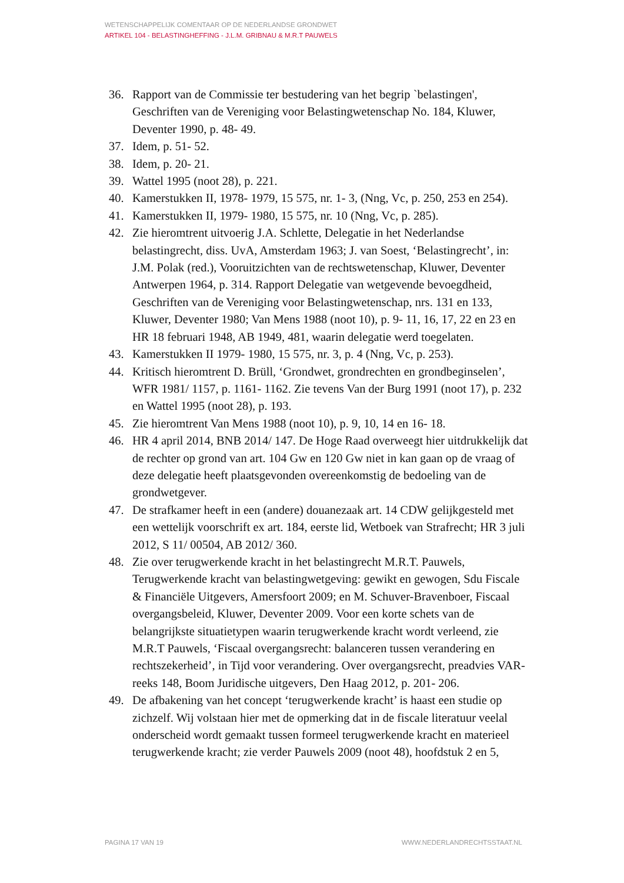WETENSCHAPPELIJK COMENTAAR OP DE NEDERLANDSE GRONDWET
ARTIKEL 104 - BELASTINGHEFFING - J.L.M. GRIBNAU & M.R.T PAUWELS
36. Rapport van de Commissie ter bestudering van het begrip `belastingen', Geschriften van de Vereniging voor Belastingwetenschap No. 184, Kluwer, Deventer 1990, p. 48- 49.
37. Idem, p. 51- 52.
38. Idem, p. 20- 21.
39. Wattel 1995 (noot 28), p. 221.
40. Kamerstukken II, 1978- 1979, 15 575, nr. 1- 3, (Nng, Vc, p. 250, 253 en 254).
41. Kamerstukken II, 1979- 1980, 15 575, nr. 10 (Nng, Vc, p. 285).
42. Zie hieromtrent uitvoerig J.A. Schlette, Delegatie in het Nederlandse belastingrecht, diss. UvA, Amsterdam 1963; J. van Soest, ‘Belastingrecht’, in: J.M. Polak (red.), Vooruitzichten van de rechtswetenschap, Kluwer, Deventer Antwerpen 1964, p. 314. Rapport Delegatie van wetgevende bevoegdheid, Geschriften van de Vereniging voor Belastingwetenschap, nrs. 131 en 133, Kluwer, Deventer 1980; Van Mens 1988 (noot 10), p. 9- 11, 16, 17, 22 en 23 en HR 18 februari 1948, AB 1949, 481, waarin delegatie werd toegelaten.
43. Kamerstukken II 1979- 1980, 15 575, nr. 3, p. 4 (Nng, Vc, p. 253).
44. Kritisch hieromtrent D. Brüll, ‘Grondwet, grondrechten en grondbeginselen’, WFR 1981/ 1157, p. 1161- 1162. Zie tevens Van der Burg 1991 (noot 17), p. 232 en Wattel 1995 (noot 28), p. 193.
45. Zie hieromtrent Van Mens 1988 (noot 10), p. 9, 10, 14 en 16- 18.
46. HR 4 april 2014, BNB 2014/ 147. De Hoge Raad overweegt hier uitdrukkelijk dat de rechter op grond van art. 104 Gw en 120 Gw niet in kan gaan op de vraag of deze delegatie heeft plaatsgevonden overeenkomstig de bedoeling van de grondwetgever.
47. De strafkamer heeft in een (andere) douanezaak art. 14 CDW gelijkgesteld met een wettelijk voorschrift ex art. 184, eerste lid, Wetboek van Strafrecht; HR 3 juli 2012, S 11/ 00504, AB 2012/ 360.
48. Zie over terugwerkende kracht in het belastingrecht M.R.T. Pauwels, Terugwerkende kracht van belastingwetgeving: gewikt en gewogen, Sdu Fiscale & Financiële Uitgevers, Amersfoort 2009; en M. Schuver-Bravenboer, Fiscaal overgangsbeleid, Kluwer, Deventer 2009. Voor een korte schets van de belangrijkste situatietypen waarin terugwerkende kracht wordt verleend, zie M.R.T Pauwels, ‘Fiscaal overgangsrecht: balanceren tussen verandering en rechtszekerheid’, in Tijd voor verandering. Over overgangsrecht, preadvies VAR- reeks 148, Boom Juridische uitgevers, Den Haag 2012, p. 201- 206.
49. De afbakening van het concept ‘terugwerkende kracht’ is haast een studie op zichzelf. Wij volstaan hier met de opmerking dat in de fiscale literatuur veelal onderscheid wordt gemaakt tussen formeel terugwerkende kracht en materieel terugwerkende kracht; zie verder Pauwels 2009 (noot 48), hoofdstuk 2 en 5,
PAGINA 17 VAN 19 WWW.NEDERLANDRECHTSSTAAT.NL